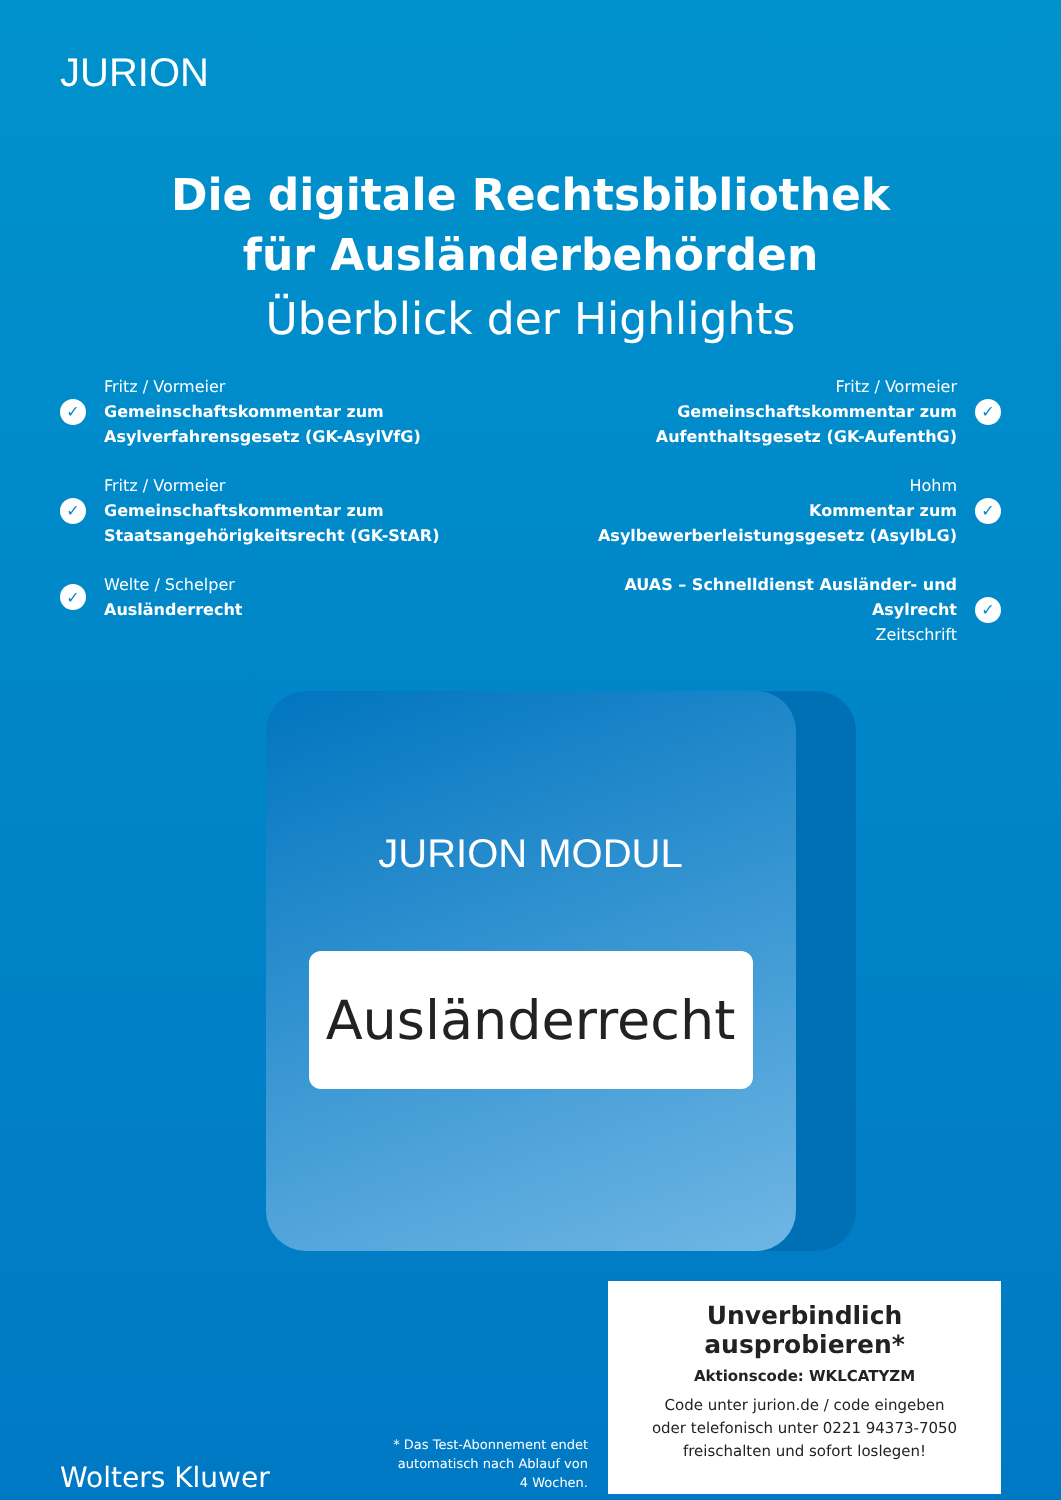JURION
Die digitale Rechtsbibliothek
für Ausländerbehörden
Überblick der Highlights
✓
Fritz / Vormeier
Gemeinschaftskommentar zum Asylverfahrensgesetz (GK-AsylVfG)
✓
Fritz / Vormeier
Gemeinschaftskommentar zum Staatsangehörigkeitsrecht (GK-StAR)
✓
Welte / Schelper
Ausländerrecht
✓
Fritz / Vormeier
Gemeinschaftskommentar zum Aufenthaltsgesetz (GK-AufenthG)
✓
Hohm
Kommentar zum Asylbewerberleistungsgesetz (AsylbLG)
✓
AUAS – Schnelldienst Ausländer- und Asylrecht
Zeitschrift
JURION MODUL
Ausländerrecht
Wolters Kluwer
* Das Test-Abonnement endet automatisch nach Ablauf von 4 Wochen.
Unverbindlich ausprobieren*
Aktionscode: WKLCATYZM
Code unter jurion.de / code eingeben
oder telefonisch unter 0221 94373-7050
freischalten und sofort loslegen!